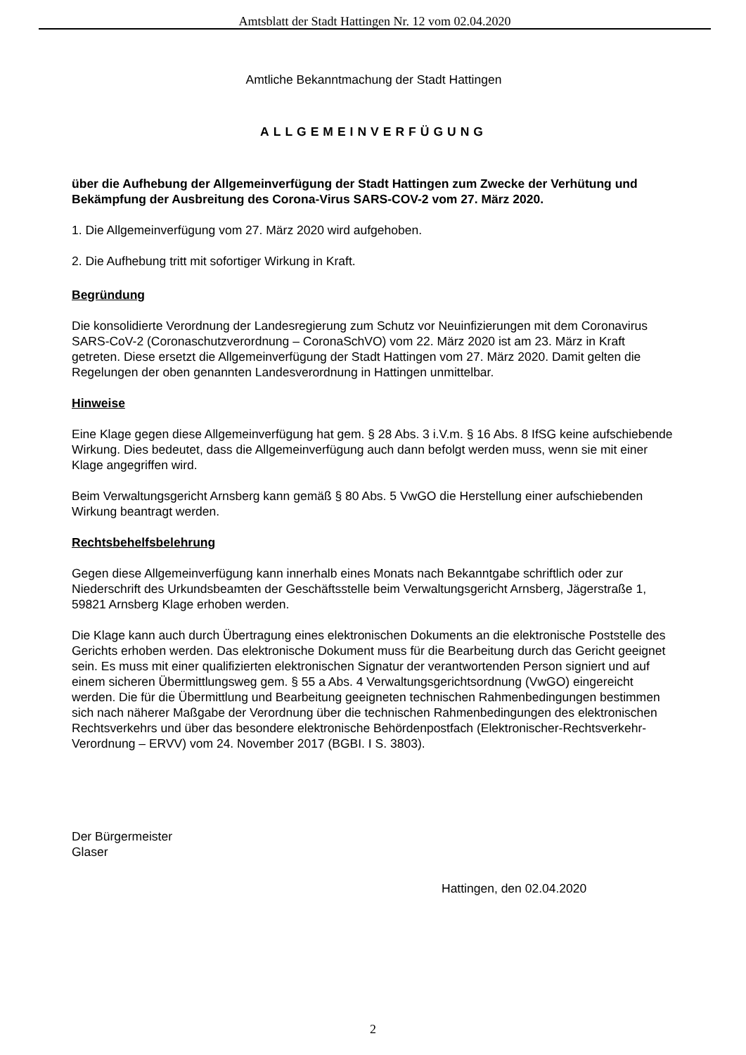Amtsblatt der Stadt Hattingen Nr. 12 vom 02.04.2020
Amtliche Bekanntmachung der Stadt Hattingen
ALLGEMEINVERFÜGUNG
über die Aufhebung der Allgemeinverfügung der Stadt Hattingen zum Zwecke der Verhütung und Bekämpfung der Ausbreitung des Corona-Virus SARS-COV-2 vom 27. März 2020.
1. Die Allgemeinverfügung vom 27. März 2020 wird aufgehoben.
2. Die Aufhebung tritt mit sofortiger Wirkung in Kraft.
Begründung
Die konsolidierte Verordnung der Landesregierung zum Schutz vor Neuinfizierungen mit dem Coronavirus SARS-CoV-2 (Coronaschutzverordnung – CoronaSchVO) vom 22. März 2020 ist am 23. März in Kraft getreten. Diese ersetzt die Allgemeinverfügung der Stadt Hattingen vom 27. März 2020. Damit gelten die Regelungen der oben genannten Landesverordnung in Hattingen unmittelbar.
Hinweise
Eine Klage gegen diese Allgemeinverfügung hat gem. § 28 Abs. 3 i.V.m. § 16 Abs. 8 IfSG keine aufschiebende Wirkung. Dies bedeutet, dass die Allgemeinverfügung auch dann befolgt werden muss, wenn sie mit einer Klage angegriffen wird.
Beim Verwaltungsgericht Arnsberg kann gemäß § 80 Abs. 5 VwGO die Herstellung einer aufschiebenden Wirkung beantragt werden.
Rechtsbehelfsbelehrung
Gegen diese Allgemeinverfügung kann innerhalb eines Monats nach Bekanntgabe schriftlich oder zur Niederschrift des Urkundsbeamten der Geschäftsstelle beim Verwaltungsgericht Arnsberg, Jägerstraße 1, 59821 Arnsberg Klage erhoben werden.
Die Klage kann auch durch Übertragung eines elektronischen Dokuments an die elektronische Poststelle des Gerichts erhoben werden. Das elektronische Dokument muss für die Bearbeitung durch das Gericht geeignet sein. Es muss mit einer qualifizierten elektronischen Signatur der verantwortenden Person signiert und auf einem sicheren Übermittlungsweg gem. § 55 a Abs. 4 Verwaltungsgerichtsordnung (VwGO) eingereicht werden. Die für die Übermittlung und Bearbeitung geeigneten technischen Rahmenbedingungen bestimmen sich nach näherer Maßgabe der Verordnung über die technischen Rahmenbedingungen des elektronischen Rechtsverkehrs und über das besondere elektronische Behördenpostfach (Elektronischer-Rechtsverkehr-Verordnung – ERVV) vom 24. November 2017 (BGBI. I S. 3803).
Der Bürgermeister
Glaser
Hattingen, den 02.04.2020
2